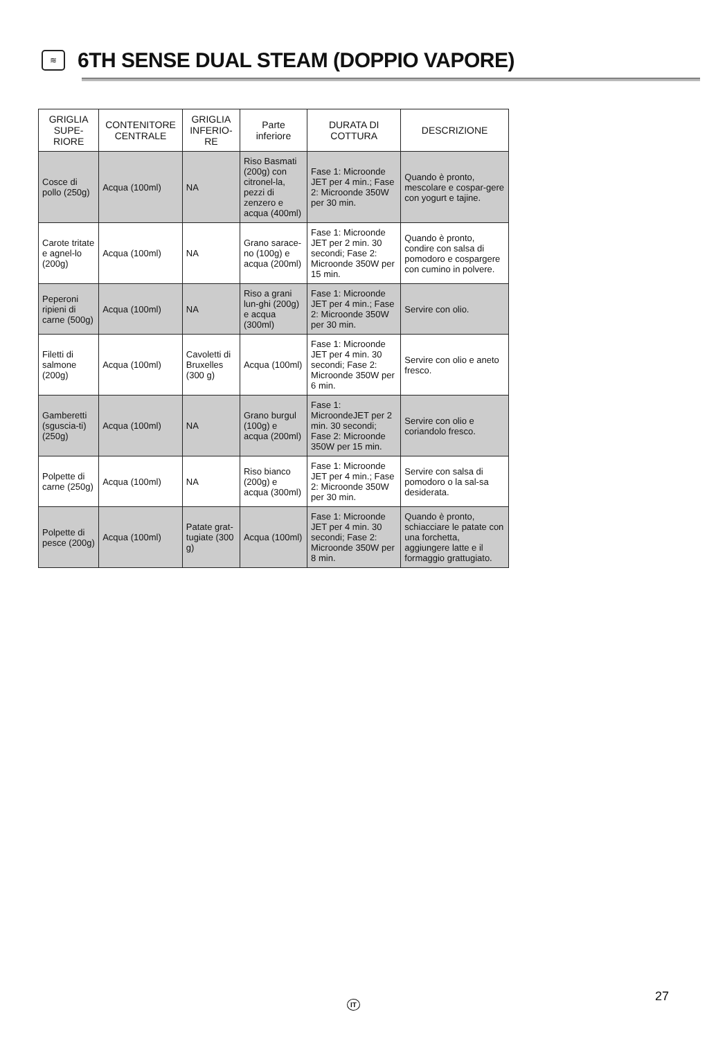≋
6TH SENSE DUAL STEAM (DOPPIO VAPORE)
| GRIGLIA SUPE-RIORE | CONTENITORE CENTRALE | GRIGLIA INFERIO-RE | Parte inferiore | DURATA DI COTTURA | DESCRIZIONE |
| --- | --- | --- | --- | --- | --- |
| Cosce di pollo (250g) | Acqua (100ml) | NA | Riso Basmati (200g) con citronel-la, pezzi di zenzero e acqua (400ml) | Fase 1: Microonde JET per 4 min.; Fase 2: Microonde 350W per 30 min. | Quando è pronto, mescolare e cospar-gere con yogurt e tajine. |
| Carote tritate e agnel-lo (200g) | Acqua (100ml) | NA | Grano sarace-no (100g) e acqua (200ml) | Fase 1: Microonde JET per 2 min. 30 secondi; Fase 2: Microonde 350W per 15 min. | Quando è pronto, condire con salsa di pomodoro e cospargere con cumino in polvere. |
| Peperoni ripieni di carne (500g) | Acqua (100ml) | NA | Riso a grani lun-ghi (200g) e acqua (300ml) | Fase 1: Microonde JET per 4 min.; Fase 2: Microonde 350W per 30 min. | Servire con olio. |
| Filetti di salmone (200g) | Acqua (100ml) | Cavoletti di Bruxelles (300 g) | Acqua (100ml) | Fase 1: Microonde JET per 4 min. 30 secondi; Fase 2: Microonde 350W per 6 min. | Servire con olio e aneto fresco. |
| Gamberetti (sguscia-ti) (250g) | Acqua (100ml) | NA | Grano burgul (100g) e acqua (200ml) | Fase 1: MicroondeJET per 2 min. 30 secondi; Fase 2: Microonde 350W per 15 min. | Servire con olio e coriandolo fresco. |
| Polpette di carne (250g) | Acqua (100ml) | NA | Riso bianco (200g) e acqua (300ml) | Fase 1: Microonde JET per 4 min.; Fase 2: Microonde 350W per 30 min. | Servire con salsa di pomodoro o la sal-sa desiderata. |
| Polpette di pesce (200g) | Acqua (100ml) | Patate grat-tugiate (300 g) | Acqua (100ml) | Fase 1: Microonde JET per 4 min. 30 secondi; Fase 2: Microonde 350W per 8 min. | Quando è pronto, schiacciare le patate con una forchetta, aggiungere latte e il formaggio grattugiato. |
IT
27